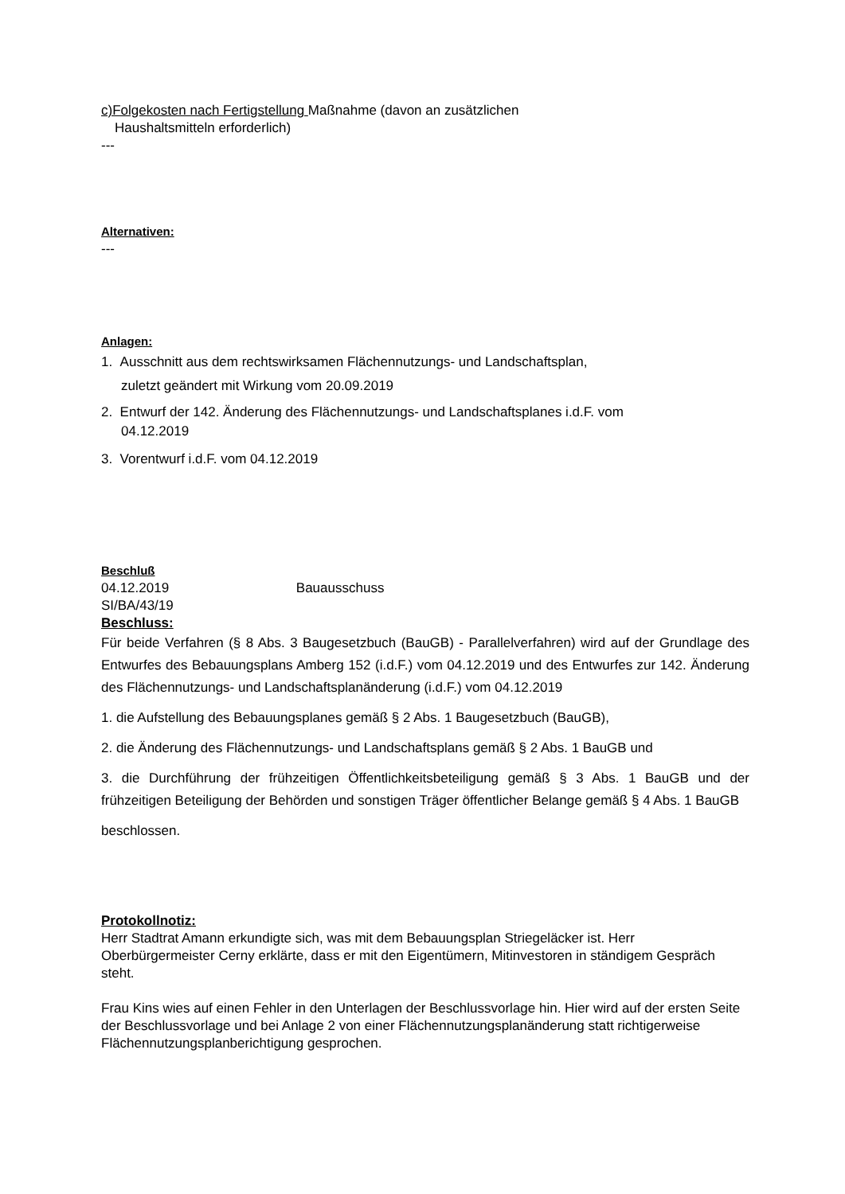c)Folgekosten nach Fertigstellung Maßnahme (davon an zusätzlichen
Haushaltsmitteln erforderlich)
---
Alternativen:
---
Anlagen:
1. Ausschnitt aus dem rechtswirksamen Flächennutzungs- und Landschaftsplan,
zuletzt geändert mit Wirkung vom 20.09.2019
2. Entwurf der 142. Änderung des Flächennutzungs- und Landschaftsplanes i.d.F. vom
04.12.2019
3. Vorentwurf i.d.F. vom 04.12.2019
Beschluß
04.12.2019 Bauausschuss
SI/BA/43/19
Beschluss:
Für beide Verfahren (§ 8 Abs. 3 Baugesetzbuch (BauGB) - Parallelverfahren) wird auf der Grundlage des Entwurfes des Bebauungsplans Amberg 152 (i.d.F.) vom 04.12.2019 und des Entwurfes zur 142. Änderung des Flächennutzungs- und Landschaftsplanänderung (i.d.F.) vom 04.12.2019
1. die Aufstellung des Bebauungsplanes gemäß § 2 Abs. 1 Baugesetzbuch (BauGB),
2. die Änderung des Flächennutzungs- und Landschaftsplans gemäß § 2 Abs. 1 BauGB und
3. die Durchführung der frühzeitigen Öffentlichkeitsbeteiligung gemäß § 3 Abs. 1 BauGB und der frühzeitigen Beteiligung der Behörden und sonstigen Träger öffentlicher Belange gemäß § 4 Abs. 1 BauGB
beschlossen.
Protokollnotiz:
Herr Stadtrat Amann erkundigte sich, was mit dem Bebauungsplan Striegeläcker ist. Herr Oberbürgermeister Cerny erklärte, dass er mit den Eigentümern, Mitinvestoren in ständigem Gespräch steht.
Frau Kins wies auf einen Fehler in den Unterlagen der Beschlussvorlage hin. Hier wird auf der ersten Seite der Beschlussvorlage und bei Anlage 2 von einer Flächennutzungsplanänderung statt richtigerweise Flächennutzungsplanberichtigung gesprochen.